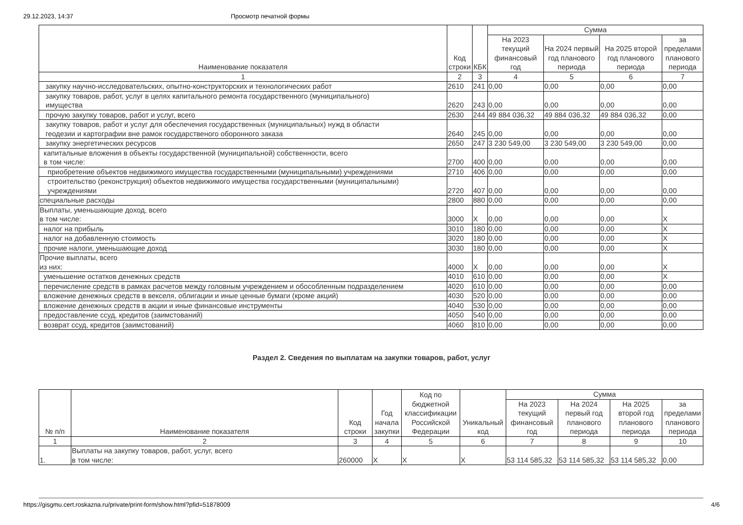29.12.2023, 14:37 Просмотр печатной формы
| Наименование показателя | Код строки | КБК | Сумма | | | |
| --- | --- | --- | --- | --- | --- | --- |
| | | | На 2023 текущий финансовый год | На 2024 первый год планового периода | На 2025 второй год планового периода | за пределами планового периода |
| 1 | 2 | 3 | 4 | 5 | 6 | 7 |
| закупку научно-исследовательских, опытно-конструкторских и технологических работ | 2610 | 241 | 0,00 | 0,00 | 0,00 | 0,00 |
| закупку товаров, работ, услуг в целях капитального ремонта государственного (муниципального) имущества | 2620 | 243 | 0,00 | 0,00 | 0,00 | 0,00 |
| прочую закупку товаров, работ и услуг, всего | 2630 | 244 | 49 884 036,32 | 49 884 036,32 | 49 884 036,32 | 0,00 |
| закупку товаров, работ и услуг для обеспечения государственных (муниципальных) нужд в области геодезии и картографии вне рамок государственого оборонного заказа | 2640 | 245 | 0,00 | 0,00 | 0,00 | 0,00 |
| закупку энергетических ресурсов | 2650 | 247 | 3 230 549,00 | 3 230 549,00 | 3 230 549,00 | 0,00 |
| капитальные вложения в объекты государственной (муниципальной) собственности, всего в том числе: | 2700 | 400 | 0,00 | 0,00 | 0,00 | 0,00 |
| приобретение объектов недвижимого имущества государственными (муниципальными) учреждениями | 2710 | 406 | 0,00 | 0,00 | 0,00 | 0,00 |
| строительство (реконструкция) объектов недвижимого имущества государственными (муниципальными) учреждениями | 2720 | 407 | 0,00 | 0,00 | 0,00 | 0,00 |
| специальные расходы | 2800 | 880 | 0,00 | 0,00 | 0,00 | 0,00 |
| Выплаты, уменьшающие доход, всего в том числе: | 3000 | X | 0,00 | 0,00 | 0,00 | X |
| налог на прибыль | 3010 | 180 | 0,00 | 0,00 | 0,00 | X |
| налог на добавленную стоимость | 3020 | 180 | 0,00 | 0,00 | 0,00 | X |
| прочие налоги, уменьшающие доход | 3030 | 180 | 0,00 | 0,00 | 0,00 | X |
| Прочие выплаты, всего из них: | 4000 | X | 0,00 | 0,00 | 0,00 | X |
| уменьшение остатков денежных средств | 4010 | 610 | 0,00 | 0,00 | 0,00 | X |
| перечисление средств в рамках расчетов между головным учреждением и обособленным подразделением | 4020 | 610 | 0,00 | 0,00 | 0,00 | 0,00 |
| вложение денежных средств в векселя, облигации и иные ценные бумаги (кроме акций) | 4030 | 520 | 0,00 | 0,00 | 0,00 | 0,00 |
| вложение денежных средств в акции и иные финансовые инструменты | 4040 | 530 | 0,00 | 0,00 | 0,00 | 0,00 |
| предоставление ссуд, кредитов (заимстований) | 4050 | 540 | 0,00 | 0,00 | 0,00 | 0,00 |
| возврат ссуд, кредитов (заимстований) | 4060 | 810 | 0,00 | 0,00 | 0,00 | 0,00 |
Раздел 2. Сведения по выплатам на закупки товаров, работ, услуг
| № п/п | Наименование показателя | Код строки | Год начала закупки | Код по бюджетной классификации Российской Федерации | Уникальный код | Сумма | | | |
| --- | --- | --- | --- | --- | --- | --- | --- | --- | --- |
| | | | | | | На 2023 текущий финансовый год | На 2024 первый год планового периода | На 2025 второй год планового периода | за пределами планового периода |
| 1 | 2 | 3 | 4 | 5 | 6 | 7 | 8 | 9 | 10 |
| 1. | Выплаты на закупку товаров, работ, услуг, всего в том числе: | 260000 | X | X | X | 53 114 585,32 | 53 114 585,32 | 53 114 585,32 | 0,00 |
https://gisgmu.cert.roskazna.ru/private/print-form/show.html?pfid=51878009 4/6